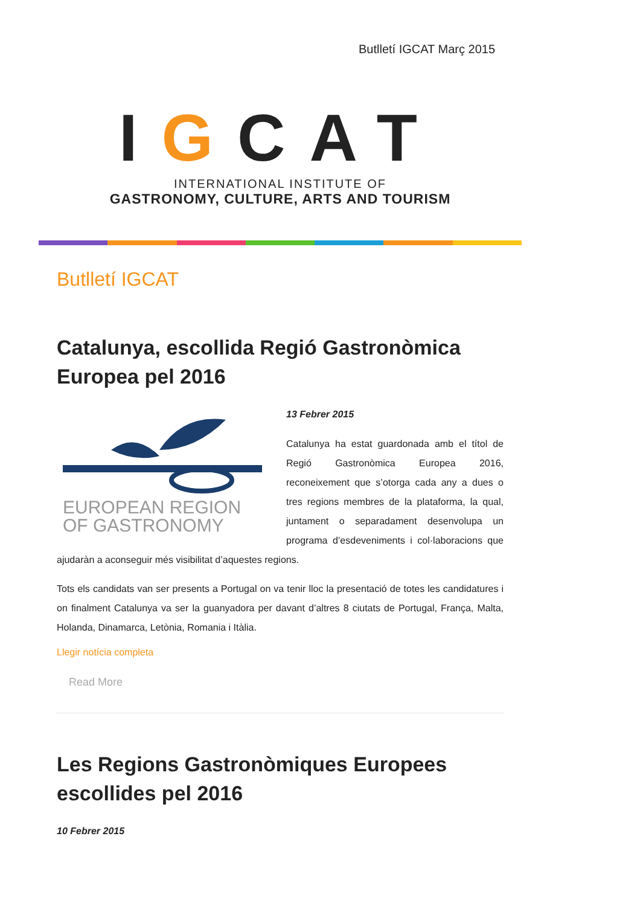Butlletí IGCAT Març 2015
IGCAT
INTERNATIONAL INSTITUTE OF
GASTRONOMY, CULTURE, ARTS AND TOURISM
Butlletí IGCAT
Catalunya, escollida Regió Gastronòmica Europea pel 2016
EUROPEAN REGION
OF GASTRONOMY
13 Febrer 2015
Catalunya ha estat guardonada amb el títol de Regió Gastronòmica Europea 2016, reconeixement que s’otorga cada any a dues o tres regions membres de la plataforma, la qual, juntament o separadament desenvolupa un programa d’esdeveniments i col·laboracions que ajudaràn a aconseguir més visibilitat d’aquestes regions.
Tots els candidats van ser presents a Portugal on va tenir lloc la presentació de totes les candidatures i on finalment Catalunya va ser la guanyadora per davant d’altres 8 ciutats de Portugal, França, Malta, Holanda, Dinamarca, Letònia, Romania i Itàlia.
Llegir notícia completa
Read More
Les Regions Gastronòmiques Europees escollides pel 2016
10 Febrer 2015